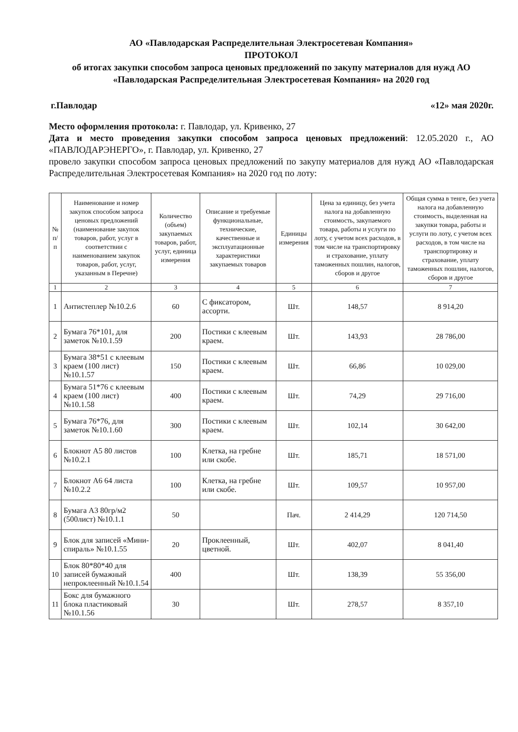АО «Павлодарская Распределительная Электросетевая Компания»
ПРОТОКОЛ
об итогах закупки способом запроса ценовых предложений по закупу материалов для нужд АО «Павлодарская Распределительная Электросетевая Компания» на 2020 год
г.Павлодар «12» мая 2020г.
Место оформления протокола: г. Павлодар, ул. Кривенко, 27
Дата и место проведения закупки способом запроса ценовых предложений: 12.05.2020 г., АО «ПАВЛОДАРЭНЕРГО», г. Павлодар, ул. Кривенко, 27
провело закупки способом запроса ценовых предложений по закупу материалов для нужд АО «Павлодарская Распределительная Электросетевая Компания» на 2020 год по лоту:
| № п/п | Наименование и номер закупок способом запроса ценовых предложений (наименование закупок товаров, работ, услуг в соответствии с наименованием закупок товаров, работ, услуг, указанным в Перечне) | Количество (объем) закупаемых товаров, работ, услуг, единица измерения | Описание и требуемые функциональные, технические, качественные и эксплуатационные характеристики закупаемых товаров | Единицы измерения | Цена за единицу, без учета налога на добавленную стоимость, закупаемого товара, работы и услуги по лоту, с учетом всех расходов, в том числе на транспортировку и страхование, уплату таможенных пошлин, налогов, сборов и другое | Общая сумма в тенге, без учета налога на добавленную стоимость, выделенная на закупки товара, работы и услуги по лоту, с учетом всех расходов, в том числе на транспортировку и страхование, уплату таможенных пошлин, налогов, сборов и другое |
| --- | --- | --- | --- | --- | --- | --- |
| 1 | 2 | 3 | 4 | 5 | 6 | 7 |
| 1 | Антистеплер №10.2.6 | 60 | С фиксатором, ассорти. | Шт. | 148,57 | 8 914,20 |
| 2 | Бумага 76*101, для заметок №10.1.59 | 200 | Постики с клеевым краем. | Шт. | 143,93 | 28 786,00 |
| 3 | Бумага 38*51 с клеевым краем (100 лист) №10.1.57 | 150 | Постики с клеевым краем. | Шт. | 66,86 | 10 029,00 |
| 4 | Бумага 51*76 с клеевым краем (100 лист) №10.1.58 | 400 | Постики с клеевым краем. | Шт. | 74,29 | 29 716,00 |
| 5 | Бумага 76*76, для заметок №10.1.60 | 300 | Постики с клеевым краем. | Шт. | 102,14 | 30 642,00 |
| 6 | Блокнот А5 80 листов №10.2.1 | 100 | Клетка, на гребне или скобе. | Шт. | 185,71 | 18 571,00 |
| 7 | Блокнот А6 64 листа №10.2.2 | 100 | Клетка, на гребне или скобе. | Шт. | 109,57 | 10 957,00 |
| 8 | Бумага А3 80гр/м2 (500лист) №10.1.1 | 50 | | Пач. | 2 414,29 | 120 714,50 |
| 9 | Блок для записей «Мини-спираль» №10.1.55 | 20 | Проклеенный, цветной. | Шт. | 402,07 | 8 041,40 |
| 10 | Блок 80*80*40 для записей бумажный непроклеенный №10.1.54 | 400 | | Шт. | 138,39 | 55 356,00 |
| 11 | Бокс для бумажного блока пластиковый №10.1.56 | 30 | | Шт. | 278,57 | 8 357,10 |